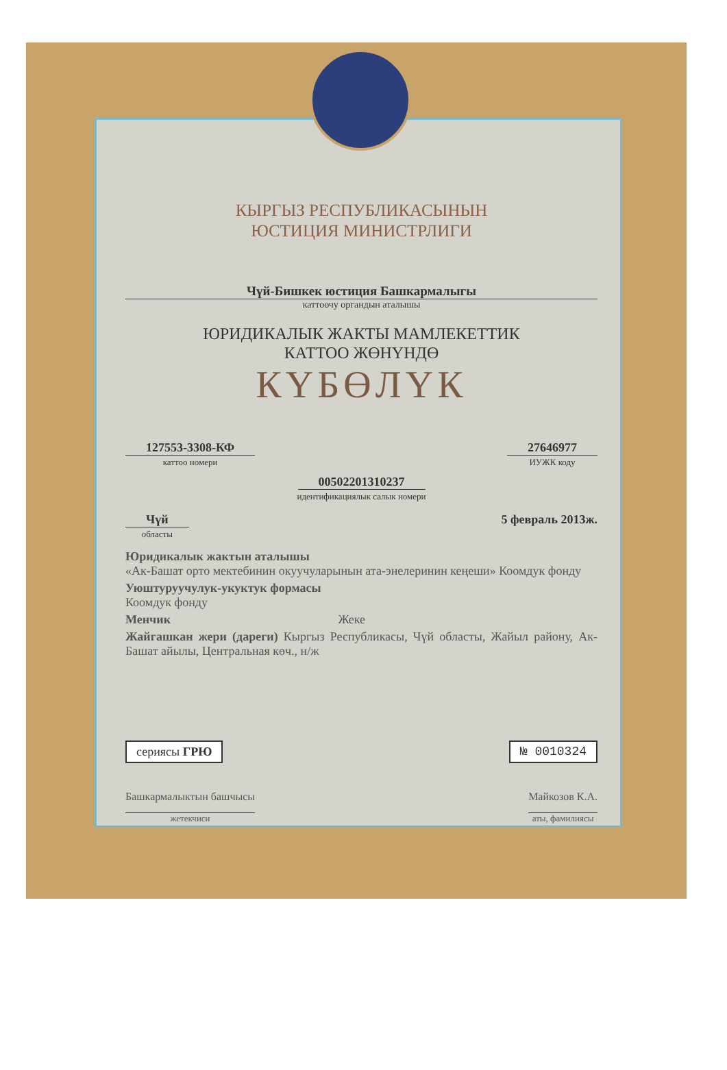КЫРГЫЗ РЕСПУБЛИКАСЫНЫН
ЮСТИЦИЯ МИНИСТРЛИГИ
Чүй-Бишкек юстиция Башкармалыгы
каттоочу органдын аталышы
ЮРИДИКАЛЫК ЖАКТЫ МАМЛЕКЕТТИК
КАТТОО ЖӨНҮНДӨ
КҮБӨЛҮК
127553-3308-КФ
каттоо номери
27646977
ИУЖК коду
00502201310237
идентификациялык салык номери
Чүй
областы
5 февраль 2013ж.
Юридикалык жактын аталышы
«Ак-Башат орто мектебинин окуучуларынын ата-энелеринин кеңеши» Коомдук фонду
Уюштуруучулук-укуктук формасы
Коомдук фонду
Менчик Жеке
Жайгашкан жери (дареги) Кыргыз Республикасы, Чүй областы, Жайыл району, Ак-Башат айылы, Центральная көч., н/ж
сериясы ГРЮ № 0010324
Башкармалыктын башчысы
жетекчиси
Майкозов К.А.
аты, фамилиясы